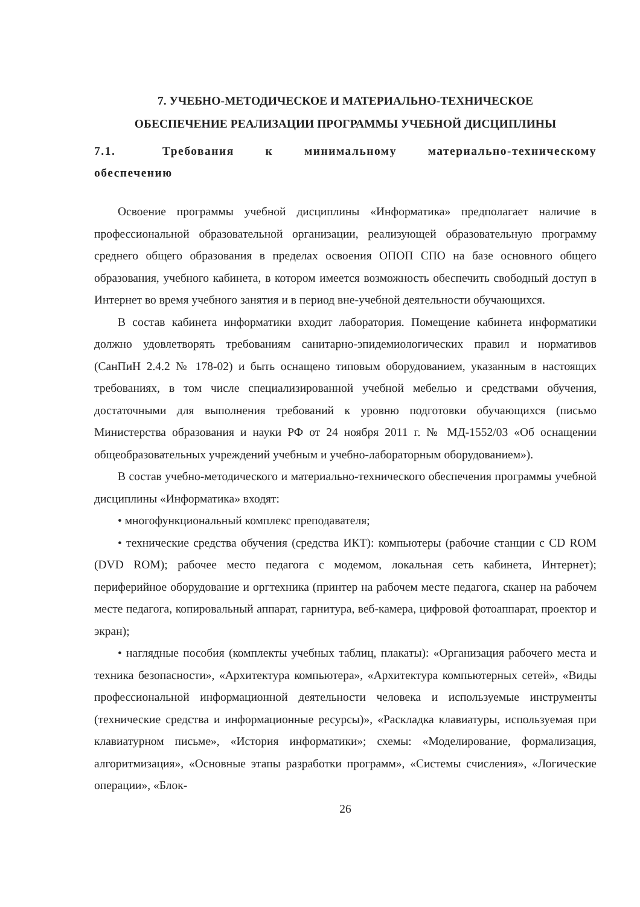7. УЧЕБНО-МЕТОДИЧЕСКОЕ И МАТЕРИАЛЬНО-ТЕХНИЧЕСКОЕ
ОБЕСПЕЧЕНИЕ РЕАЛИЗАЦИИ ПРОГРАММЫ УЧЕБНОЙ ДИСЦИПЛИНЫ
7.1. Требования к минимальному материально-техническому обеспечению
Освоение программы учебной дисциплины «Информатика» предполагает наличие в профессиональной образовательной организации, реализующей образовательную программу среднего общего образования в пределах освоения ОПОП СПО на базе основного общего образования, учебного кабинета, в котором имеется возможность обеспечить свободный доступ в Интернет во время учебного занятия и в период вне-учебной деятельности обучающихся.
В состав кабинета информатики входит лаборатория. Помещение кабинета информатики должно удовлетворять требованиям санитарно-эпидемиологических правил и нормативов (СанПиН 2.4.2 № 178-02) и быть оснащено типовым оборудованием, указанным в настоящих требованиях, в том числе специализированной учебной мебелью и средствами обучения, достаточными для выполнения требований к уровню подготовки обучающихся (письмо Министерства образования и науки РФ от 24 ноября 2011 г. № МД-1552/03 «Об оснащении общеобразовательных учреждений учебным и учебно-лабораторным оборудованием»).
В состав учебно-методического и материально-технического обеспечения программы учебной дисциплины «Информатика» входят:
• многофункциональный комплекс преподавателя;
• технические средства обучения (средства ИКТ): компьютеры (рабочие станции с CD ROM (DVD ROM); рабочее место педагога с модемом, локальная сеть кабинета, Интернет); периферийное оборудование и оргтехника (принтер на рабочем месте педагога, сканер на рабочем месте педагога, копировальный аппарат, гарнитура, веб-камера, цифровой фотоаппарат, проектор и экран);
• наглядные пособия (комплекты учебных таблиц, плакаты): «Организация рабочего места и техника безопасности», «Архитектура компьютера», «Архитектура компьютерных сетей», «Виды профессиональной информационной деятельности человека и используемые инструменты (технические средства и информационные ресурсы)», «Раскладка клавиатуры, используемая при клавиатурном письме», «История информатики»; схемы: «Моделирование, формализация, алгоритмизация», «Основные этапы разработки программ», «Системы счисления», «Логические операции», «Блок-
26